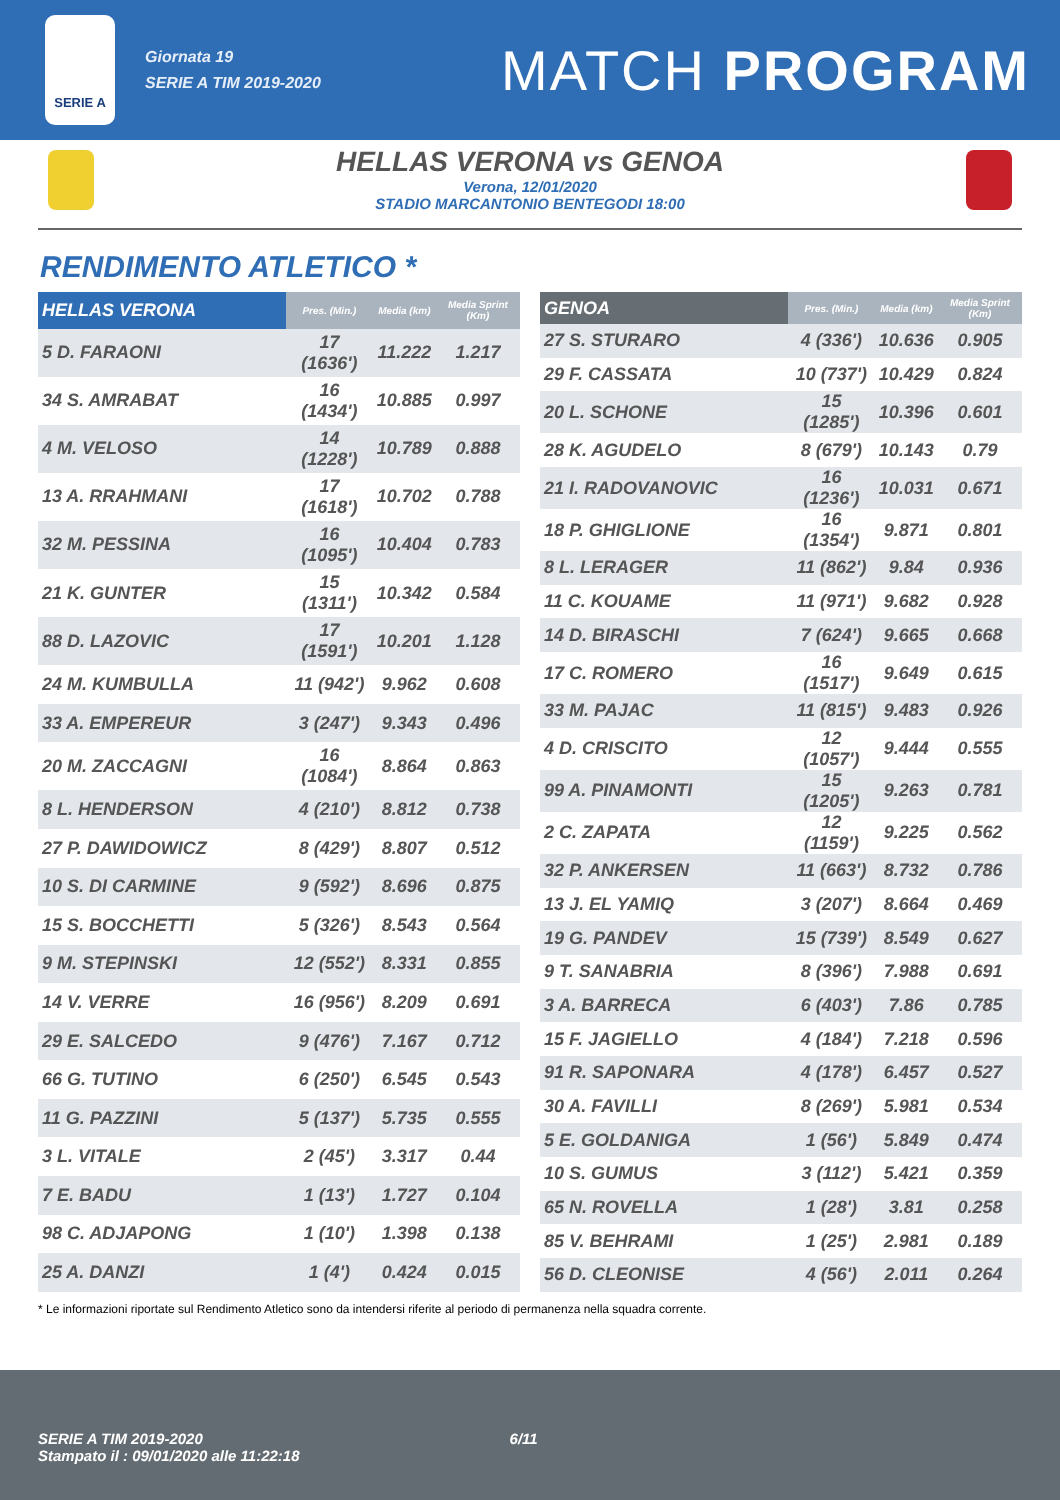SERIE A
Giornata 19
SERIE A TIM 2019-2020
MATCH PROGRAM
HELLAS VERONA vs GENOA
Verona, 12/01/2020
STADIO MARCANTONIO BENTEGODI 18:00
RENDIMENTO ATLETICO *
| HELLAS VERONA | Pres. (Min.) | Media (km) | Media Sprint (Km) |
| --- | --- | --- | --- |
| 5 D. FARAONI | 17 (1636') | 11.222 | 1.217 |
| 34 S. AMRABAT | 16 (1434') | 10.885 | 0.997 |
| 4 M. VELOSO | 14 (1228') | 10.789 | 0.888 |
| 13 A. RRAHMANI | 17 (1618') | 10.702 | 0.788 |
| 32 M. PESSINA | 16 (1095') | 10.404 | 0.783 |
| 21 K. GUNTER | 15 (1311') | 10.342 | 0.584 |
| 88 D. LAZOVIC | 17 (1591') | 10.201 | 1.128 |
| 24 M. KUMBULLA | 11 (942') | 9.962 | 0.608 |
| 33 A. EMPEREUR | 3 (247') | 9.343 | 0.496 |
| 20 M. ZACCAGNI | 16 (1084') | 8.864 | 0.863 |
| 8 L. HENDERSON | 4 (210') | 8.812 | 0.738 |
| 27 P. DAWIDOWICZ | 8 (429') | 8.807 | 0.512 |
| 10 S. DI CARMINE | 9 (592') | 8.696 | 0.875 |
| 15 S. BOCCHETTI | 5 (326') | 8.543 | 0.564 |
| 9 M. STEPINSKI | 12 (552') | 8.331 | 0.855 |
| 14 V. VERRE | 16 (956') | 8.209 | 0.691 |
| 29 E. SALCEDO | 9 (476') | 7.167 | 0.712 |
| 66 G. TUTINO | 6 (250') | 6.545 | 0.543 |
| 11 G. PAZZINI | 5 (137') | 5.735 | 0.555 |
| 3 L. VITALE | 2 (45') | 3.317 | 0.44 |
| 7 E. BADU | 1 (13') | 1.727 | 0.104 |
| 98 C. ADJAPONG | 1 (10') | 1.398 | 0.138 |
| 25 A. DANZI | 1 (4') | 0.424 | 0.015 |
| GENOA | Pres. (Min.) | Media (km) | Media Sprint (Km) |
| --- | --- | --- | --- |
| 27 S. STURARO | 4 (336') | 10.636 | 0.905 |
| 29 F. CASSATA | 10 (737') | 10.429 | 0.824 |
| 20 L. SCHONE | 15 (1285') | 10.396 | 0.601 |
| 28 K. AGUDELO | 8 (679') | 10.143 | 0.79 |
| 21 I. RADOVANOVIC | 16 (1236') | 10.031 | 0.671 |
| 18 P. GHIGLIONE | 16 (1354') | 9.871 | 0.801 |
| 8 L. LERAGER | 11 (862') | 9.84 | 0.936 |
| 11 C. KOUAME | 11 (971') | 9.682 | 0.928 |
| 14 D. BIRASCHI | 7 (624') | 9.665 | 0.668 |
| 17 C. ROMERO | 16 (1517') | 9.649 | 0.615 |
| 33 M. PAJAC | 11 (815') | 9.483 | 0.926 |
| 4 D. CRISCITO | 12 (1057') | 9.444 | 0.555 |
| 99 A. PINAMONTI | 15 (1205') | 9.263 | 0.781 |
| 2 C. ZAPATA | 12 (1159') | 9.225 | 0.562 |
| 32 P. ANKERSEN | 11 (663') | 8.732 | 0.786 |
| 13 J. EL YAMIQ | 3 (207') | 8.664 | 0.469 |
| 19 G. PANDEV | 15 (739') | 8.549 | 0.627 |
| 9 T. SANABRIA | 8 (396') | 7.988 | 0.691 |
| 3 A. BARRECA | 6 (403') | 7.86 | 0.785 |
| 15 F. JAGIELLO | 4 (184') | 7.218 | 0.596 |
| 91 R. SAPONARA | 4 (178') | 6.457 | 0.527 |
| 30 A. FAVILLI | 8 (269') | 5.981 | 0.534 |
| 5 E. GOLDANIGA | 1 (56') | 5.849 | 0.474 |
| 10 S. GUMUS | 3 (112') | 5.421 | 0.359 |
| 65 N. ROVELLA | 1 (28') | 3.81 | 0.258 |
| 85 V. BEHRAMI | 1 (25') | 2.981 | 0.189 |
| 56 D. CLEONISE | 4 (56') | 2.011 | 0.264 |
* Le informazioni riportate sul Rendimento Atletico sono da intendersi riferite al periodo di permanenza nella squadra corrente.
SERIE A TIM 2019-2020
Stampato il : 09/01/2020 alle 11:22:18
6/11